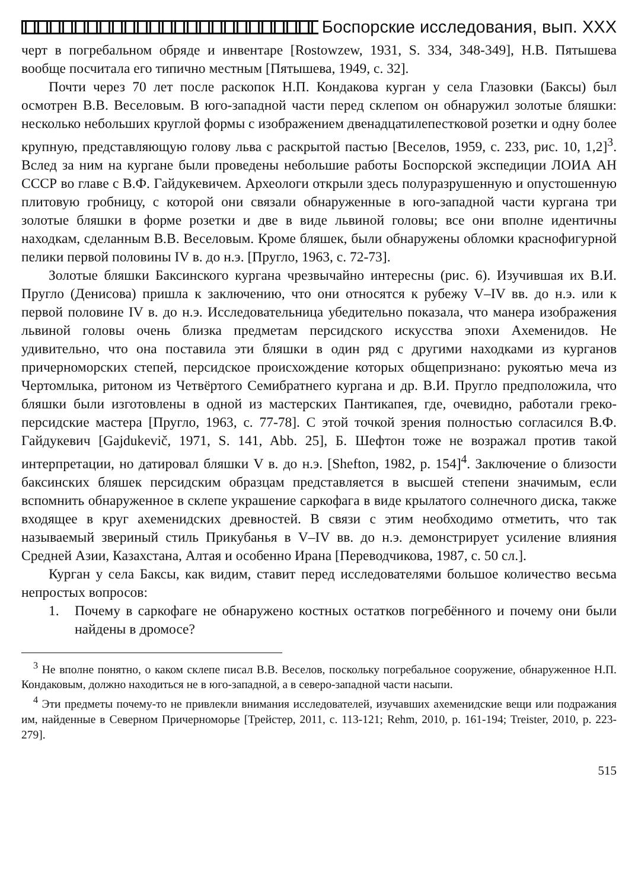Боспорские исследования, вып. XXX
черт в погребальном обряде и инвентаре [Rostowzew, 1931, S. 334, 348-349], Н.В. Пятышева вообще посчитала его типично местным [Пятышева, 1949, с. 32].
Почти через 70 лет после раскопок Н.П. Кондакова курган у села Глазовки (Баксы) был осмотрен В.В. Веселовым. В юго-западной части перед склепом он обнаружил золотые бляшки: несколько небольших круглой формы с изображением двенадцатилепестковой розетки и одну более крупную, представляющую голову льва с раскрытой пастью [Веселов, 1959, с. 233, рис. 10, 1,2]<sup>3</sup>. Вслед за ним на кургане были проведены небольшие работы Боспорской экспедиции ЛОИА АН СССР во главе с В.Ф. Гайдукевичем. Археологи открыли здесь полуразрушенную и опустошенную плитовую гробницу, с которой они связали обнаруженные в юго-западной части кургана три золотые бляшки в форме розетки и две в виде львиной головы; все они вполне идентичны находкам, сделанным В.В. Веселовым. Кроме бляшек, были обнаружены обломки краснофигурной пелики первой половины IV в. до н.э. [Пругло, 1963, с. 72-73].
Золотые бляшки Баксинского кургана чрезвычайно интересны (рис. 6). Изучившая их В.И. Пругло (Денисова) пришла к заключению, что они относятся к рубежу V–IV вв. до н.э. или к первой половине IV в. до н.э. Исследовательница убедительно показала, что манера изображения львиной головы очень близка предметам персидского искусства эпохи Ахеменидов. Не удивительно, что она поставила эти бляшки в один ряд с другими находками из курганов причерноморских степей, персидское происхождение которых общепризнано: рукоятью меча из Чертомлыка, ритоном из Четвёртого Семибратнего кургана и др. В.И. Пругло предположила, что бляшки были изготовлены в одной из мастерских Пантикапея, где, очевидно, работали греко-персидские мастера [Пругло, 1963, с. 77-78]. С этой точкой зрения полностью согласился В.Ф. Гайдукевич [Gajdukevič, 1971, S. 141, Abb. 25], Б. Шефтон тоже не возражал против такой интерпретации, но датировал бляшки V в. до н.э. [Shefton, 1982, p. 154]<sup>4</sup>. Заключение о близости баксинских бляшек персидским образцам представляется в высшей степени значимым, если вспомнить обнаруженное в склепе украшение саркофага в виде крылатого солнечного диска, также входящее в круг ахеменидских древностей. В связи с этим необходимо отметить, что так называемый звериный стиль Прикубанья в V–IV вв. до н.э. демонстрирует усиление влияния Средней Азии, Казахстана, Алтая и особенно Ирана [Переводчикова, 1987, с. 50 сл.].
Курган у села Баксы, как видим, ставит перед исследователями большое количество весьма непростых вопросов:
1. Почему в саркофаге не обнаружено костных остатков погребённого и почему они были найдены в дромосе?
<sup>3</sup> Не вполне понятно, о каком склепе писал В.В. Веселов, поскольку погребальное сооружение, обнаруженное Н.П. Кондаковым, должно находиться не в юго-западной, а в северо-западной части насыпи.
<sup>4</sup> Эти предметы почему-то не привлекли внимания исследователей, изучавших ахеменидские вещи или подражания им, найденные в Северном Причерноморье [Трейстер, 2011, с. 113-121; Rehm, 2010, p. 161-194; Treister, 2010, p. 223-279].
515